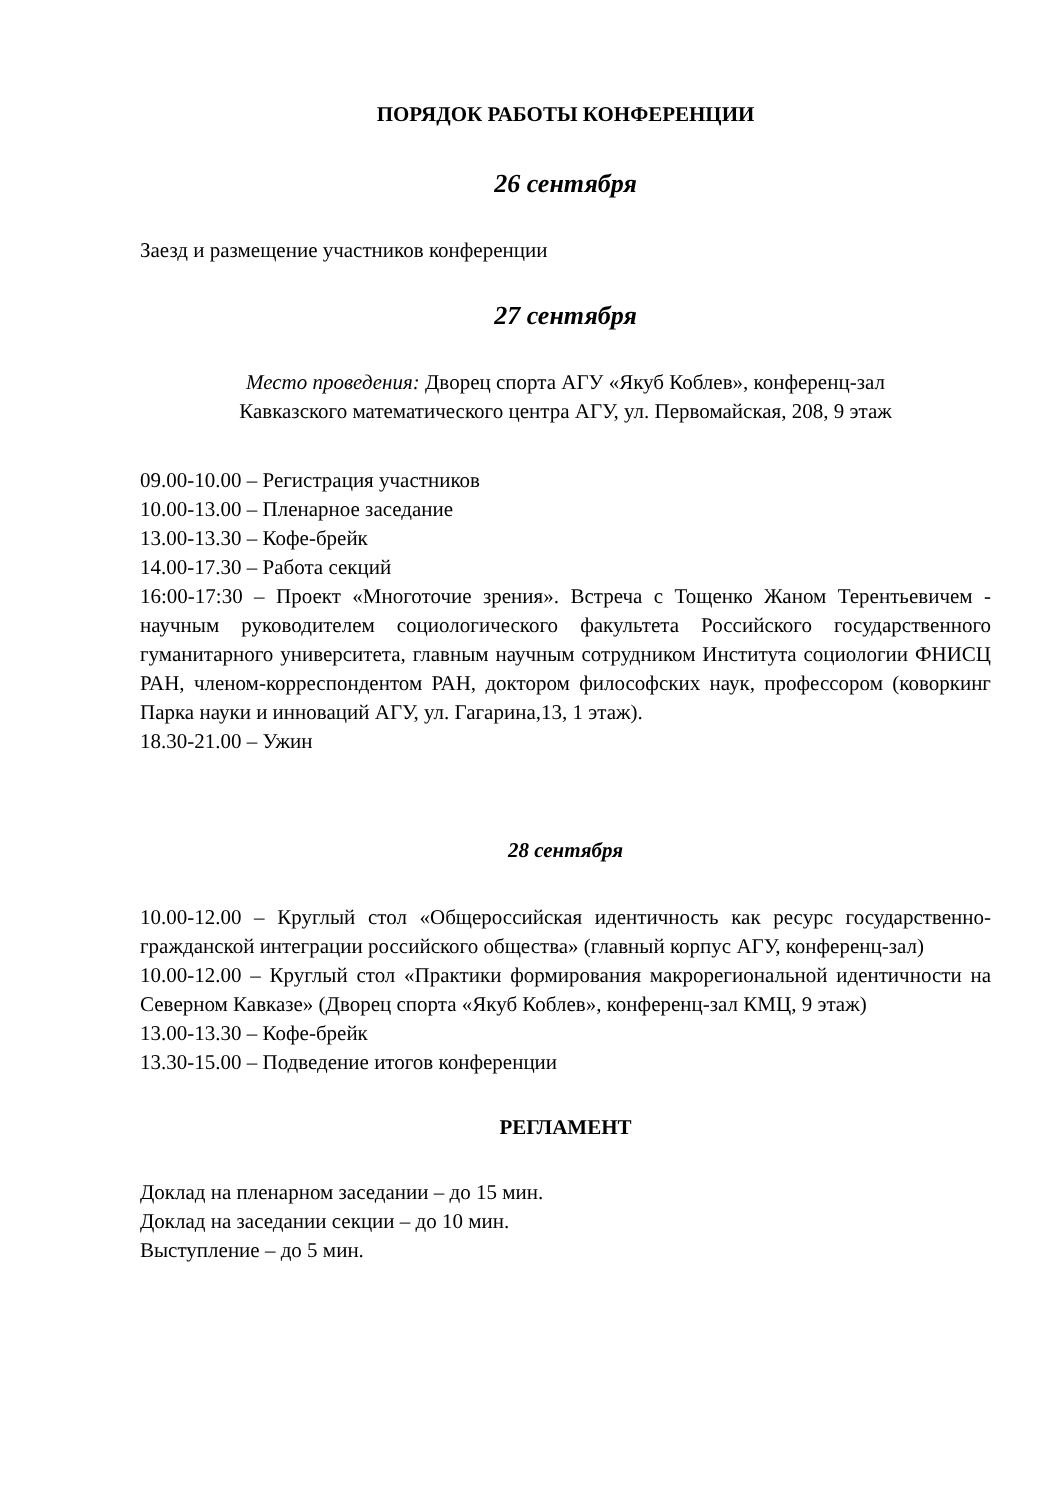ПОРЯДОК РАБОТЫ КОНФЕРЕНЦИИ
26 сентября
Заезд и размещение участников конференции
27 сентября
Место проведения: Дворец спорта АГУ «Якуб Коблев», конференц-зал
Кавказского математического центра АГУ, ул. Первомайская, 208, 9 этаж
09.00-10.00 – Регистрация участников
10.00-13.00 – Пленарное заседание
13.00-13.30 – Кофе-брейк
14.00-17.30 – Работа секций
16:00-17:30 – Проект «Многоточие зрения». Встреча с Тощенко Жаном Терентьевичем - научным руководителем социологического факультета Российского государственного гуманитарного университета, главным научным сотрудником Института социологии ФНИСЦ РАН, членом-корреспондентом РАН, доктором философских наук, профессором (коворкинг Парка науки и инноваций АГУ, ул. Гагарина,13, 1 этаж).
18.30-21.00 – Ужин
28 сентября
10.00-12.00 – Круглый стол «Общероссийская идентичность как ресурс государственно-гражданской интеграции российского общества» (главный корпус АГУ, конференц-зал)
10.00-12.00 – Круглый стол «Практики формирования макрорегиональной идентичности на Северном Кавказе» (Дворец спорта «Якуб Коблев», конференц-зал КМЦ, 9 этаж)
13.00-13.30 – Кофе-брейк
13.30-15.00 – Подведение итогов конференции
РЕГЛАМЕНТ
Доклад на пленарном заседании – до 15 мин.
Доклад на заседании секции – до 10 мин.
Выступление – до 5 мин.